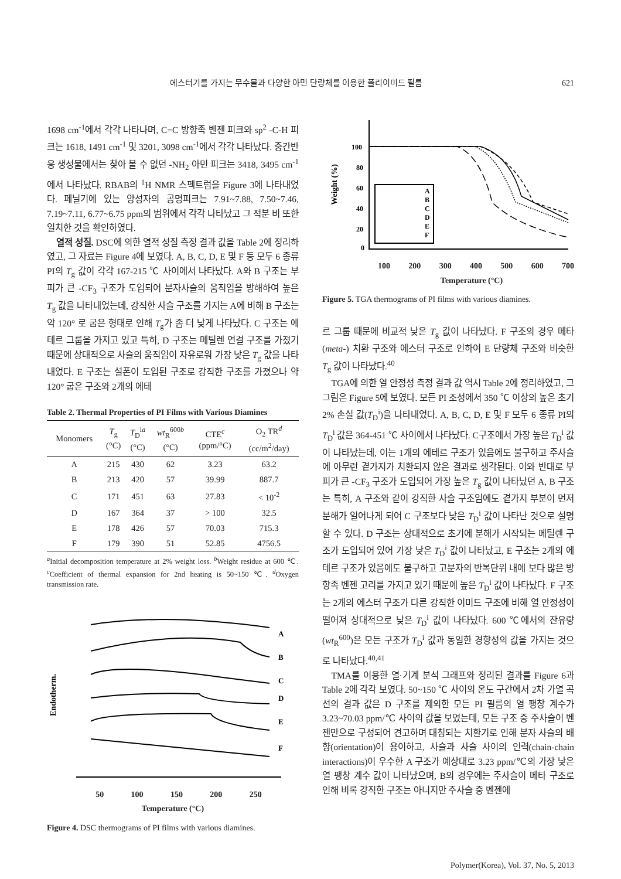에스터기를 가지는 무수물과 다양한 아민 단량체를 이용한 폴리이미드 필름 621
1698 cm<sup>-1</sup>에서 각각 나타나며, C=C 방향족 벤젠 피크와 sp<sup>2</sup> -C-H 피크는 1618, 1491 cm<sup>-1</sup> 및 3201, 3098 cm<sup>-1</sup>에서 각각 나타났다. 중간반응 생성물에서는 찾아 볼 수 없던 -NH<sub>2</sub> 아민 피크는 3418, 3495 cm<sup>-1</sup>에서 나타났다. RBAB의 <sup>1</sup>H NMR 스펙트럼을 Figure 3에 나타내었다. 페닐기에 있는 양성자의 공명피크는 7.91~7.88, 7.50~7.46, 7.19~7.11, 6.77~6.75 ppm의 범위에서 각각 나타났고 그 적분 비 또한 일치한 것을 확인하였다.
열적 성질. DSC에 의한 열적 성질 측정 결과 값을 Table 2에 정리하였고, 그 자료는 Figure 4에 보였다. A, B, C, D, E 및 F 등 모두 6 종류 PI의 T<sub>g</sub> 값이 각각 167-215 ℃ 사이에서 나타났다. A와 B 구조는 부피가 큰 -CF<sub>3</sub> 구조가 도입되어 분자사슬의 움직임을 방해하여 높은 T<sub>g</sub> 값을 나타내었는데, 강직한 사슬 구조를 가지는 A에 비해 B 구조는 약 120° 로 굽은 형태로 인해 T<sub>g</sub>가 좀 더 낮게 나타났다. C 구조는 에테르 그룹을 가지고 있고 특히, D 구조는 메틸렌 연결 구조를 가졌기 때문에 상대적으로 사슬의 움직임이 자유로워 가장 낮은 T<sub>g</sub> 값을 나타내었다. E 구조는 설폰이 도입된 구조로 강직한 구조를 가졌으나 약 120° 굽은 구조와 2개의 에테
Table 2. Thermal Properties of PI Films with Various Diamines
| Monomers | T<sub>g</sub> (°C) | T<sub>D</sub><sup>ia</sup> (°C) | wt<sub>R</sub><sup>600b</sup> (°C) | CTE<sup>c</sup> (ppm/°C) | O<sub>2</sub> TR<sup>d</sup> (cc/m<sup>2</sup>/day) |
| --- | --- | --- | --- | --- | --- |
| A | 215 | 430 | 62 | 3.23 | 63.2 |
| B | 213 | 420 | 57 | 39.99 | 887.7 |
| C | 171 | 451 | 63 | 27.83 | < 10<sup>-2</sup> |
| D | 167 | 364 | 37 | > 100 | 32.5 |
| E | 178 | 426 | 57 | 70.03 | 715.3 |
| F | 179 | 390 | 51 | 52.85 | 4756.5 |
<sup>a</sup> Initial decomposition temperature at 2% weight loss. <sup>b</sup>Weight residue at 600 ℃. <sup>c</sup>Coefficient of thermal expansion for 2nd heating is 50~150 ℃. <sup>d</sup>Oxygen transmission rate.
A
B
C
D
E
F
Endotherm.
50 100 150 200 250
Temperature (°C)
Figure 4. DSC thermograms of PI films with various diamines.
A
B
C
D
E
F
100
80
60
40
20
0
Weight (%)
100 200 300 400 500 600 700
Temperature (°C)
Figure 5. TGA thermograms of PI films with various diamines.
르 그룹 때문에 비교적 낮은 T<sub>g</sub> 값이 나타났다. F 구조의 경우 메타(meta-) 치환 구조와 에스터 구조로 인하여 E 단량체 구조와 비슷한 T<sub>g</sub> 값이 나타났다.<sup>40</sup>
TGA에 의한 열 안정성 측정 결과 값 역시 Table 2에 정리하였고, 그 그림은 Figure 5에 보였다. 모든 PI 조성에서 350 ℃ 이상의 높은 초기 2% 손실 값(T<sub>D</sub><sup>i</sup>)을 나타내었다. A, B, C, D, E 및 F 모두 6 종류 PI의 T<sub>D</sub><sup>i</sup> 값은 364-451 ℃ 사이에서 나타났다. C구조에서 가장 높은 T<sub>D</sub><sup>i</sup> 값이 나타났는데, 이는 1개의 에테르 구조가 있음에도 불구하고 주사슬에 아무런 곁가지가 치환되지 않은 결과로 생각된다. 이와 반대로 부피가 큰 -CF<sub>3</sub> 구조가 도입되어 가장 높은 T<sub>g</sub> 값이 나타났던 A, B 구조는 특히, A 구조와 같이 강직한 사슬 구조임에도 곁가지 부분이 먼저 분해가 일어나게 되어 C 구조보다 낮은 T<sub>D</sub><sup>i</sup> 값이 나타난 것으로 설명할 수 있다. D 구조는 상대적으로 초기에 분해가 시작되는 메틸렌 구조가 도입되어 있어 가장 낮은 T<sub>D</sub><sup>i</sup> 값이 나타났고, E 구조는 2개의 에테르 구조가 있음에도 불구하고 고분자의 반복단위 내에 보다 많은 방향족 벤젠 고리를 가지고 있기 때문에 높은 T<sub>D</sub><sup>i</sup> 값이 나타났다. F 구조는 2개의 에스터 구조가 다른 강직한 이미드 구조에 비해 열 안정성이 떨어져 상대적으로 낮은 T<sub>D</sub><sup>i</sup> 값이 나타났다. 600 ℃에서의 잔유량(wt<sub>R</sub><sup>600</sup>)은 모든 구조가 T<sub>D</sub><sup>i</sup> 값과 동일한 경향성의 값을 가지는 것으로 나타났다.<sup>40,41</sup>
TMA를 이용한 열·기계 분석 그래프와 정리된 결과를 Figure 6과 Table 2에 각각 보였다. 50~150 ℃ 사이의 온도 구간에서 2차 가열 곡선의 결과 값은 D 구조를 제외한 모든 PI 필름의 열 팽창 계수가 3.23~70.03 ppm/℃ 사이의 값을 보였는데, 모든 구조 중 주사슬이 벤젠만으로 구성되어 견고하며 대칭되는 치환기로 인해 분자 사슬의 배향(orientation)이 용이하고, 사슬과 사슬 사이의 인력(chain-chain interactions)이 우수한 A 구조가 예상대로 3.23 ppm/℃의 가장 낮은 열 팽창 계수 값이 나타났으며, B의 경우에는 주사슬이 메타 구조로 인해 비록 강직한 구조는 아니지만 주사슬 중 벤젠에
Polymer(Korea), Vol. 37, No. 5, 2013